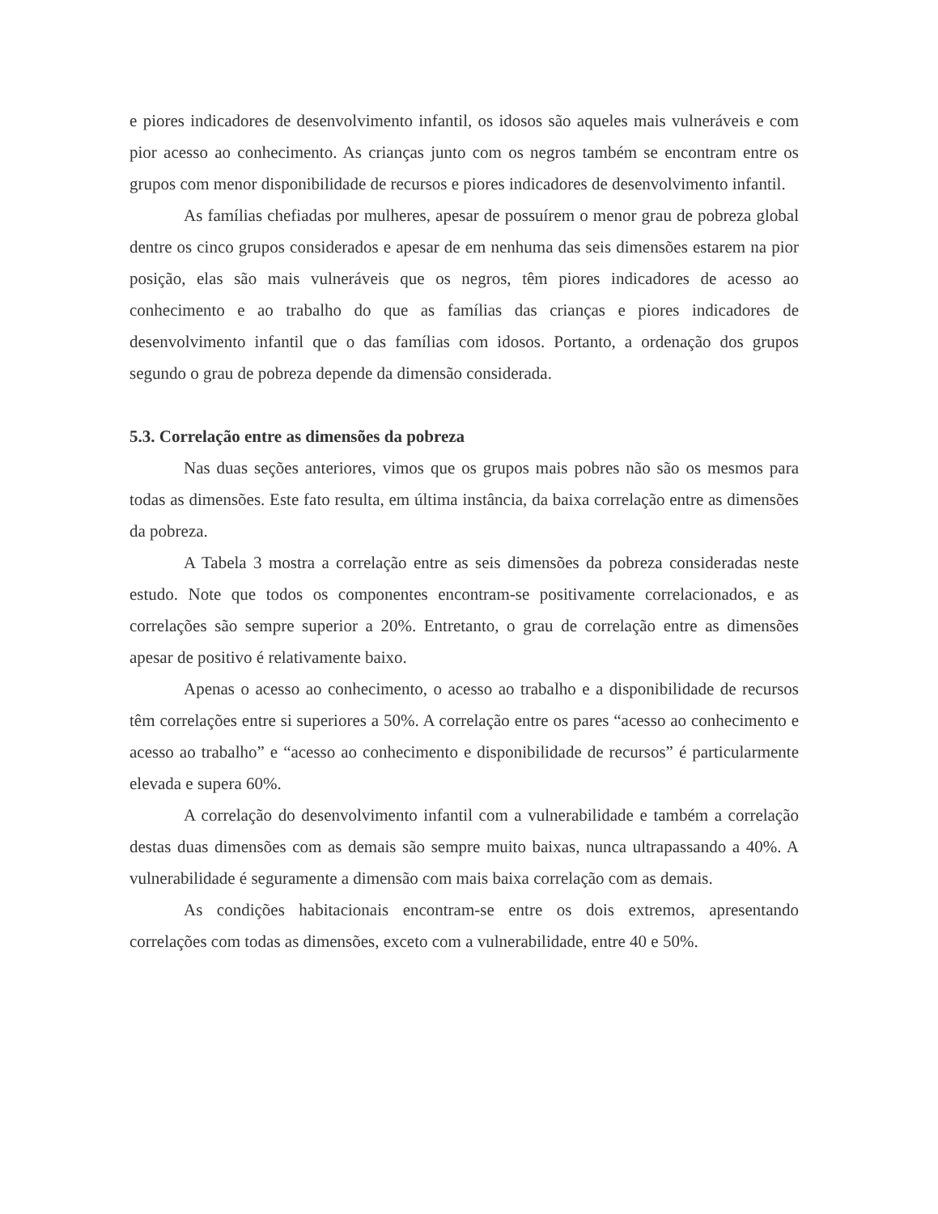e piores indicadores de desenvolvimento infantil, os idosos são aqueles mais vulneráveis e com pior acesso ao conhecimento. As crianças junto com os negros também se encontram entre os grupos com menor disponibilidade de recursos e piores indicadores de desenvolvimento infantil.
As famílias chefiadas por mulheres, apesar de possuírem o menor grau de pobreza global dentre os cinco grupos considerados e apesar de em nenhuma das seis dimensões estarem na pior posição, elas são mais vulneráveis que os negros, têm piores indicadores de acesso ao conhecimento e ao trabalho do que as famílias das crianças e piores indicadores de desenvolvimento infantil que o das famílias com idosos. Portanto, a ordenação dos grupos segundo o grau de pobreza depende da dimensão considerada.
5.3. Correlação entre as dimensões da pobreza
Nas duas seções anteriores, vimos que os grupos mais pobres não são os mesmos para todas as dimensões. Este fato resulta, em última instância, da baixa correlação entre as dimensões da pobreza.
A Tabela 3 mostra a correlação entre as seis dimensões da pobreza consideradas neste estudo. Note que todos os componentes encontram-se positivamente correlacionados, e as correlações são sempre superior a 20%. Entretanto, o grau de correlação entre as dimensões apesar de positivo é relativamente baixo.
Apenas o acesso ao conhecimento, o acesso ao trabalho e a disponibilidade de recursos têm correlações entre si superiores a 50%. A correlação entre os pares “acesso ao conhecimento e acesso ao trabalho” e “acesso ao conhecimento e disponibilidade de recursos” é particularmente elevada e supera 60%.
A correlação do desenvolvimento infantil com a vulnerabilidade e também a correlação destas duas dimensões com as demais são sempre muito baixas, nunca ultrapassando a 40%. A vulnerabilidade é seguramente a dimensão com mais baixa correlação com as demais.
As condições habitacionais encontram-se entre os dois extremos, apresentando correlações com todas as dimensões, exceto com a vulnerabilidade, entre 40 e 50%.